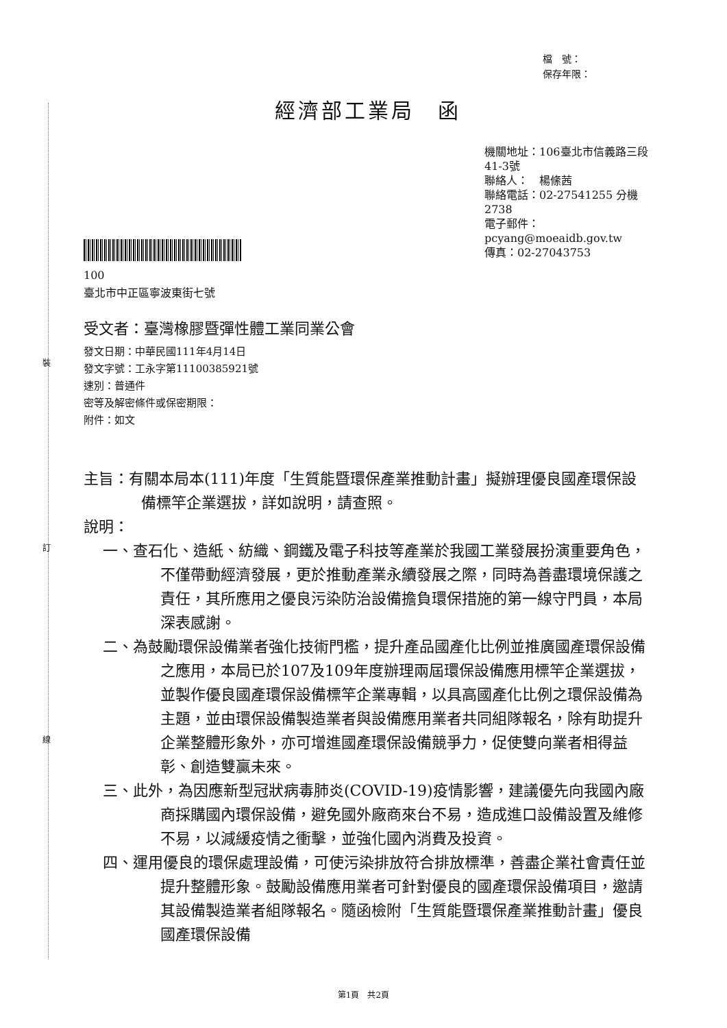裝
訂
線
檔　號：
保存年限：
經濟部工業局　函
機關地址：106臺北市信義路三段41-3號
聯絡人：　楊絛茜
聯絡電話：02-27541255 分機2738
電子郵件：pcyang@moeaidb.gov.tw
傳真：02-27043753
100
臺北市中正區寧波東街七號
受文者：臺灣橡膠暨彈性體工業同業公會
發文日期：中華民國111年4月14日
發文字號：工永字第11100385921號
速別：普通件
密等及解密條件或保密期限：
附件：如文
主旨：有關本局本(111)年度「生質能暨環保產業推動計畫」擬辦理優良國產環保設備標竿企業選拔，詳如說明，請查照。
說明：
一、查石化、造紙、紡織、鋼鐵及電子科技等產業於我國工業發展扮演重要角色，不僅帶動經濟發展，更於推動產業永續發展之際，同時為善盡環境保護之責任，其所應用之優良污染防治設備擔負環保措施的第一線守門員，本局深表感謝。
二、為鼓勵環保設備業者強化技術門檻，提升產品國產化比例並推廣國產環保設備之應用，本局已於107及109年度辦理兩屆環保設備應用標竿企業選拔，並製作優良國產環保設備標竿企業專輯，以具高國產化比例之環保設備為主題，並由環保設備製造業者與設備應用業者共同組隊報名，除有助提升企業整體形象外，亦可增進國產環保設備競爭力，促使雙向業者相得益彰、創造雙贏未來。
三、此外，為因應新型冠狀病毒肺炎(COVID-19)疫情影響，建議優先向我國內廠商採購國內環保設備，避免國外廠商來台不易，造成進口設備設置及維修不易，以減緩疫情之衝擊，並強化國內消費及投資。
四、運用優良的環保處理設備，可使污染排放符合排放標準，善盡企業社會責任並提升整體形象。鼓勵設備應用業者可針對優良的國產環保設備項目，邀請其設備製造業者組隊報名。隨函檢附「生質能暨環保產業推動計畫」優良國產環保設備
第1頁　共2頁